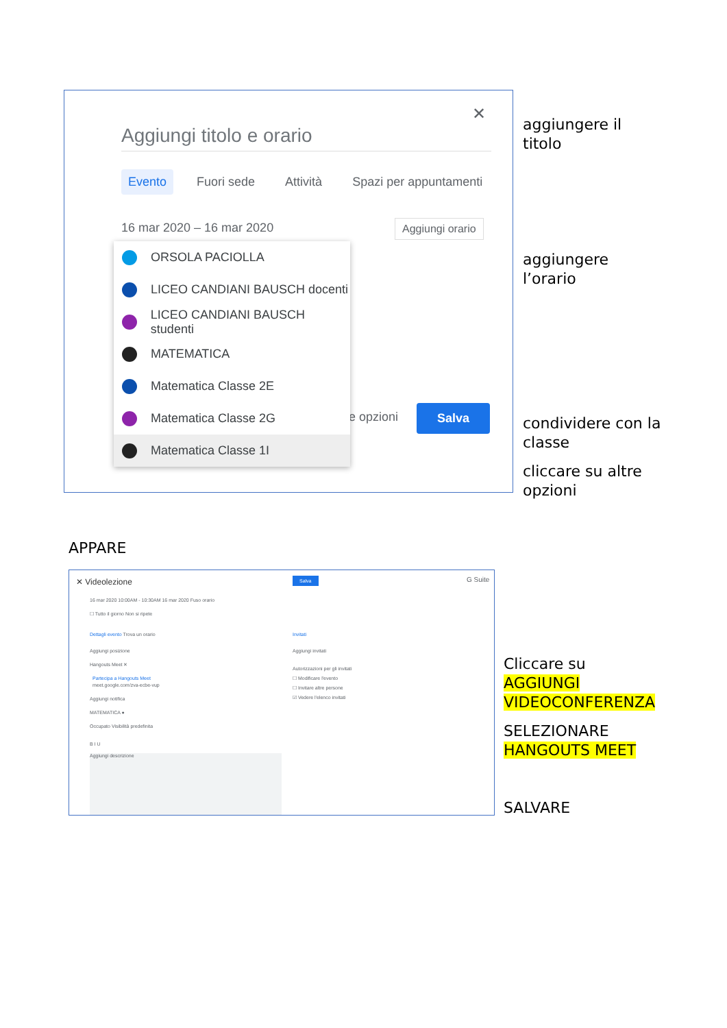✕
Aggiungi titolo e orario
Evento Fuori sede Attività Spazi per appuntamenti
16 mar 2020 – 16 mar 2020 Aggiungi orario
e opzioni Salva
ORSOLA PACIOLLA
LICEO CANDIANI BAUSCH docenti
LICEO CANDIANI BAUSCH studenti
MATEMATICA
Matematica Classe 2E
Matematica Classe 2G
Matematica Classe 1I
aggiungere il
titolo
aggiungere
l’orario
condividere con la
classe
cliccare su altre
opzioni
APPARE
✕ Videolezione Salva G Suite
16 mar 2020 10:00AM - 10:30AM 16 mar 2020 Fuso orario
☐ Tutto il giorno Non si ripete
Dettagli evento Trova un orario
Invitati
Aggiungi posizione Aggiungi invitati
Hangouts Meet ✕
Autorizzazioni per gli invitati
☐ Modificare l'evento
☐ Invitare altre persone
☑ Vedere l'elenco invitati
Partecipa a Hangouts Meet
meet.google.com/zva-ecbe-vup
Aggiungi notifica
MATEMATICA ●
Occupato Visibilità predefinita
B I U
Aggiungi descrizione
Cliccare su
AGGIUNGI
VIDEOCONFERENZA
SELEZIONARE
HANGOUTS MEET
SALVARE